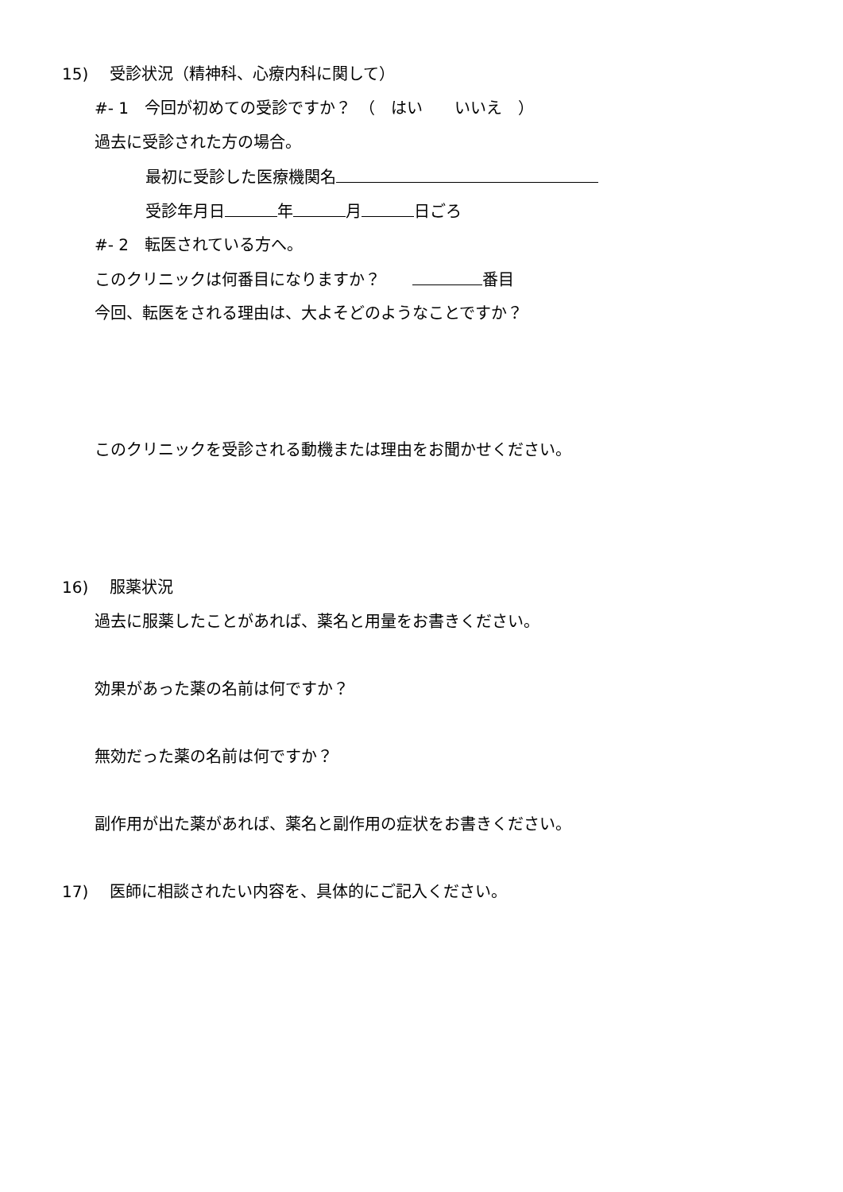15)　 受診状況（精神科、心療内科に関して）
#- 1　今回が初めての受診ですか？　（　はい　　いいえ　）
過去に受診された方の場合。
最初に受診した医療機関名
受診年月日 年 月 日ごろ
#- 2　転医されている方へ。
このクリニックは何番目になりますか？　　 番目
今回、転医をされる理由は、大よそどのようなことですか？
このクリニックを受診される動機または理由をお聞かせください。
16)　 服薬状況
過去に服薬したことがあれば、薬名と用量をお書きください。
効果があった薬の名前は何ですか？
無効だった薬の名前は何ですか？
副作用が出た薬があれば、薬名と副作用の症状をお書きください。
17)　 医師に相談されたい内容を、具体的にご記入ください。